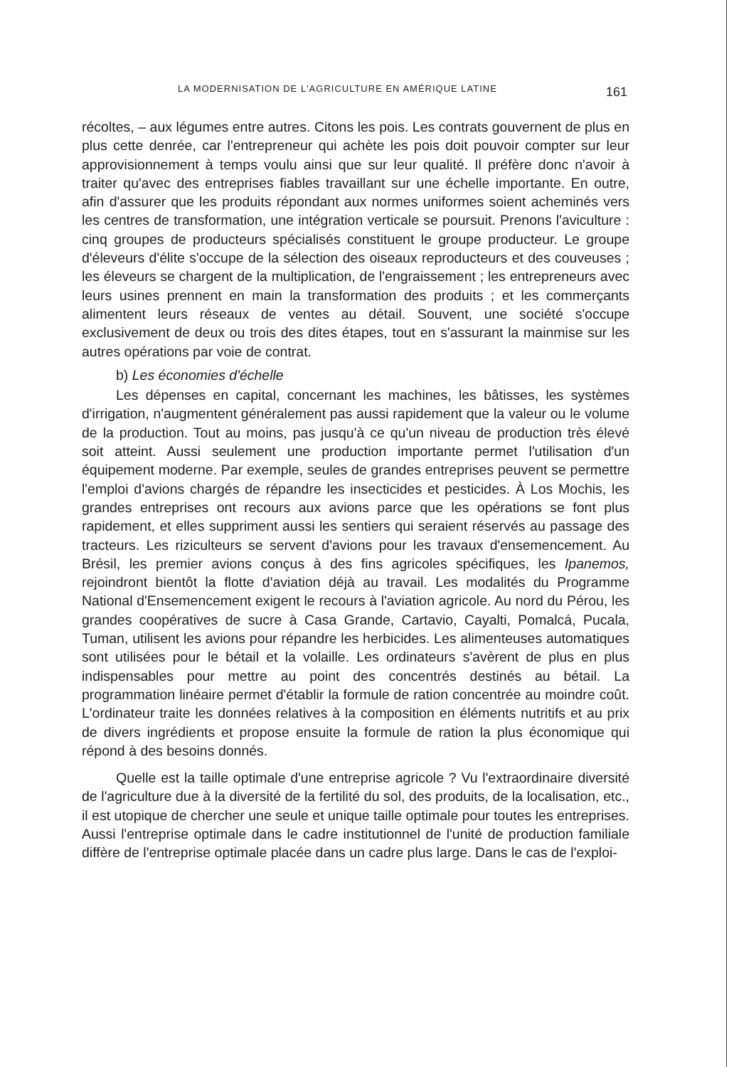LA MODERNISATION DE L'AGRICULTURE EN AMÉRIQUE LATINE 161
récoltes, – aux légumes entre autres. Citons les pois. Les contrats gouvernent de plus en plus cette denrée, car l'entrepreneur qui achète les pois doit pouvoir compter sur leur approvisionnement à temps voulu ainsi que sur leur qualité. Il préfère donc n'avoir à traiter qu'avec des entreprises fiables travaillant sur une échelle importante. En outre, afin d'assurer que les produits répondant aux normes uniformes soient acheminés vers les centres de transformation, une intégration verticale se poursuit. Prenons l'aviculture : cinq groupes de producteurs spécialisés constituent le groupe producteur. Le groupe d'éleveurs d'élite s'occupe de la sélection des oiseaux reproducteurs et des couveuses ; les éleveurs se chargent de la multiplication, de l'engraissement ; les entrepreneurs avec leurs usines prennent en main la transformation des produits ; et les commerçants alimentent leurs réseaux de ventes au détail. Souvent, une société s'occupe exclusivement de deux ou trois des dites étapes, tout en s'assurant la mainmise sur les autres opérations par voie de contrat.
b) Les économies d'échelle
Les dépenses en capital, concernant les machines, les bâtisses, les systèmes d'irrigation, n'augmentent généralement pas aussi rapidement que la valeur ou le volume de la production. Tout au moins, pas jusqu'à ce qu'un niveau de production très élevé soit atteint. Aussi seulement une production importante permet l'utilisation d'un équipement moderne. Par exemple, seules de grandes entreprises peuvent se permettre l'emploi d'avions chargés de répandre les insecticides et pesticides. À Los Mochis, les grandes entreprises ont recours aux avions parce que les opérations se font plus rapidement, et elles suppriment aussi les sentiers qui seraient réservés au passage des tracteurs. Les riziculteurs se servent d'avions pour les travaux d'ensemencement. Au Brésil, les premier avions conçus à des fins agricoles spécifiques, les Ipanemos, rejoindront bientôt la flotte d'aviation déjà au travail. Les modalités du Programme National d'Ensemencement exigent le recours à l'aviation agricole. Au nord du Pérou, les grandes coopératives de sucre à Casa Grande, Cartavio, Cayalti, Pomalcá, Pucala, Tuman, utilisent les avions pour répandre les herbicides. Les alimenteuses automatiques sont utilisées pour le bétail et la volaille. Les ordinateurs s'avèrent de plus en plus indispensables pour mettre au point des concentrés destinés au bétail. La programmation linéaire permet d'établir la formule de ration concentrée au moindre coût. L'ordinateur traite les données relatives à la composition en éléments nutritifs et au prix de divers ingrédients et propose ensuite la formule de ration la plus économique qui répond à des besoins donnés.
Quelle est la taille optimale d'une entreprise agricole ? Vu l'extraordinaire diversité de l'agriculture due à la diversité de la fertilité du sol, des produits, de la localisation, etc., il est utopique de chercher une seule et unique taille optimale pour toutes les entreprises. Aussi l'entreprise optimale dans le cadre institutionnel de l'unité de production familiale diffère de l'entreprise optimale placée dans un cadre plus large. Dans le cas de l'exploi-